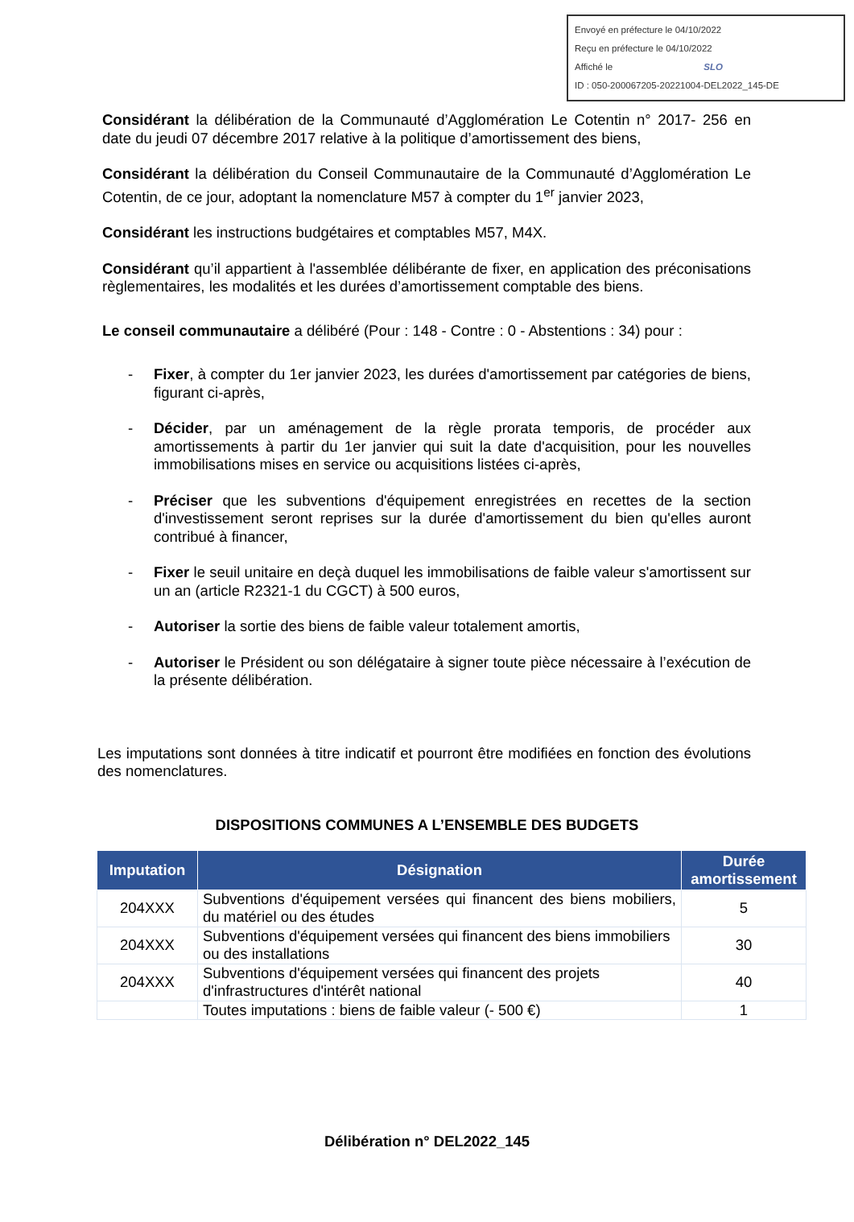Envoyé en préfecture le 04/10/2022
Reçu en préfecture le 04/10/2022
Affiché le SLO
ID : 050-200067205-20221004-DEL2022_145-DE
Considérant la délibération de la Communauté d’Agglomération Le Cotentin n° 2017- 256 en date du jeudi 07 décembre 2017 relative à la politique d’amortissement des biens,
Considérant la délibération du Conseil Communautaire de la Communauté d’Agglomération Le Cotentin, de ce jour, adoptant la nomenclature M57 à compter du 1<sup>er</sup> janvier 2023,
Considérant les instructions budgétaires et comptables M57, M4X.
Considérant qu’il appartient à l'assemblée délibérante de fixer, en application des préconisations règlementaires, les modalités et les durées d’amortissement comptable des biens.
Le conseil communautaire a délibéré (Pour : 148 - Contre : 0 - Abstentions : 34) pour :
- Fixer, à compter du 1er janvier 2023, les durées d'amortissement par catégories de biens, figurant ci-après,
- Décider, par un aménagement de la règle prorata temporis, de procéder aux amortissements à partir du 1er janvier qui suit la date d'acquisition, pour les nouvelles immobilisations mises en service ou acquisitions listées ci-après,
- Préciser que les subventions d'équipement enregistrées en recettes de la section d'investissement seront reprises sur la durée d'amortissement du bien qu'elles auront contribué à financer,
- Fixer le seuil unitaire en deçà duquel les immobilisations de faible valeur s'amortissent sur un an (article R2321-1 du CGCT) à 500 euros,
- Autoriser la sortie des biens de faible valeur totalement amortis,
- Autoriser le Président ou son délégataire à signer toute pièce nécessaire à l’exécution de la présente délibération.
Les imputations sont données à titre indicatif et pourront être modifiées en fonction des évolutions des nomenclatures.
DISPOSITIONS COMMUNES A L’ENSEMBLE DES BUDGETS
| Imputation | Désignation | Durée amortissement |
| --- | --- | --- |
| 204XXX | Subventions d'équipement versées qui financent des biens mobiliers, du matériel ou des études | 5 |
| 204XXX | Subventions d'équipement versées qui financent des biens immobiliers ou des installations | 30 |
| 204XXX | Subventions d'équipement versées qui financent des projets d'infrastructures d'intérêt national | 40 |
| | Toutes imputations : biens de faible valeur (- 500 €) | 1 |
Délibération n° DEL2022_145